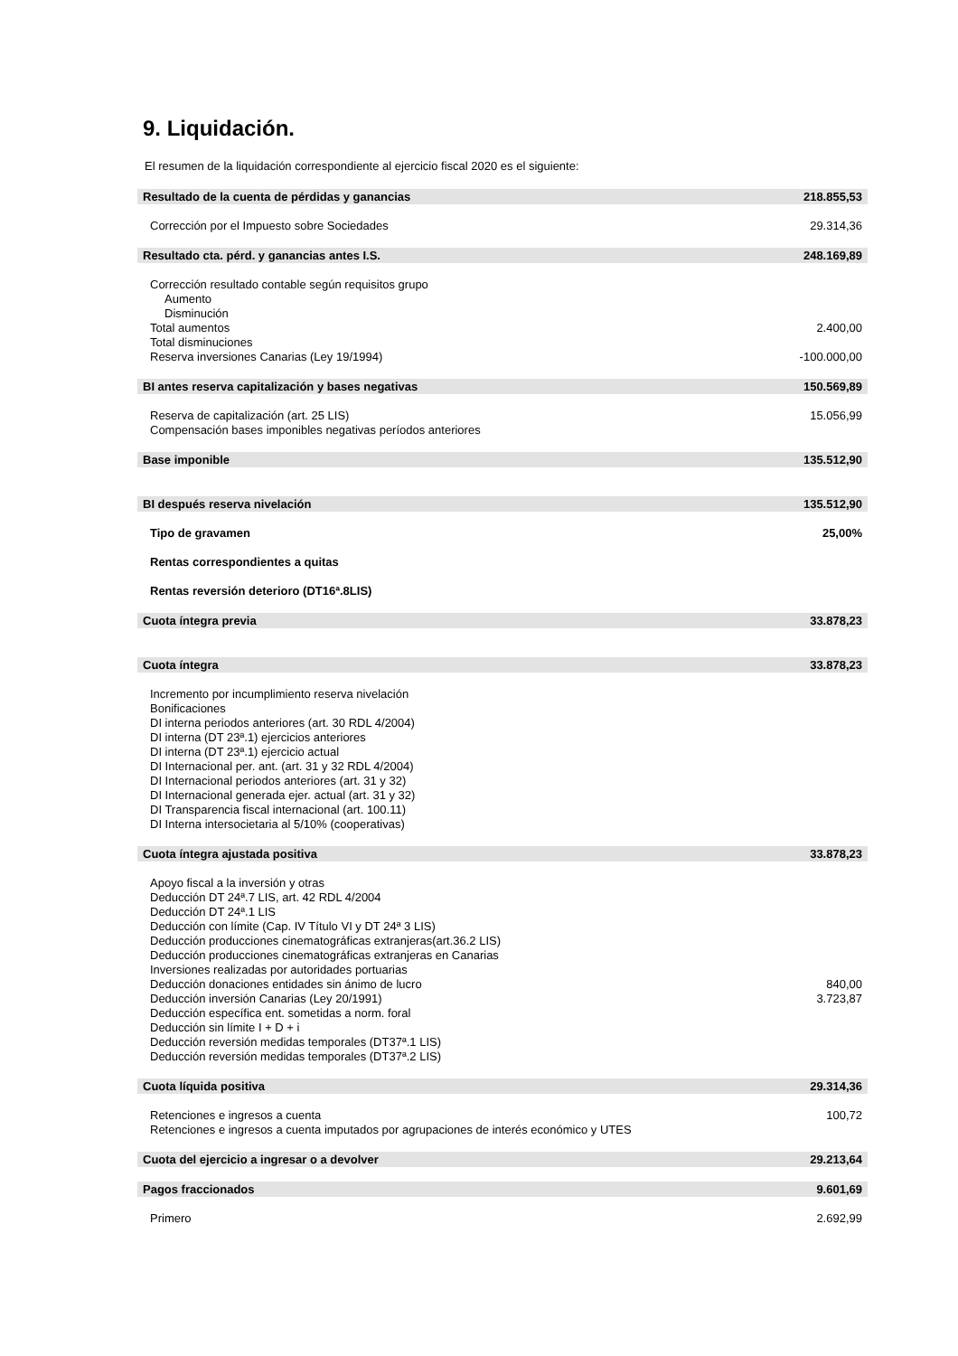9. Liquidación.
El resumen de la liquidación correspondiente al ejercicio fiscal 2020 es el siguiente:
| Resultado de la cuenta de pérdidas y ganancias | 218.855,53 |
| Corrección por el Impuesto sobre Sociedades | 29.314,36 |
| Resultado cta. pérd. y ganancias antes I.S. | 248.169,89 |
| Corrección resultado contable según requisitos grupo | |
| Aumento | |
| Disminución | |
| Total aumentos | 2.400,00 |
| Total disminuciones | |
| Reserva inversiones Canarias (Ley 19/1994) | -100.000,00 |
| BI antes reserva capitalización y bases negativas | 150.569,89 |
| Reserva de capitalización (art. 25 LIS) | 15.056,99 |
| Compensación bases imponibles negativas períodos anteriores | |
| Base imponible | 135.512,90 |
| BI después reserva nivelación | 135.512,90 |
| Tipo de gravamen | 25,00% |
| Rentas correspondientes a quitas | |
| Rentas reversión deterioro (DT16ª.8LIS) | |
| Cuota íntegra previa | 33.878,23 |
| Cuota íntegra | 33.878,23 |
| Incremento por incumplimiento reserva nivelación | |
| Bonificaciones | |
| DI interna periodos anteriores (art. 30 RDL 4/2004) | |
| DI interna (DT 23ª.1) ejercicios anteriores | |
| DI interna (DT 23ª.1) ejercicio actual | |
| DI Internacional per. ant. (art. 31 y 32 RDL 4/2004) | |
| DI Internacional periodos anteriores (art. 31 y 32) | |
| DI Internacional generada ejer. actual (art. 31 y 32) | |
| DI Transparencia fiscal internacional (art. 100.11) | |
| DI Interna intersocietaria al 5/10% (cooperativas) | |
| Cuota íntegra ajustada positiva | 33.878,23 |
| Apoyo fiscal a la inversión y otras | |
| Deducción DT 24ª.7 LIS, art. 42 RDL 4/2004 | |
| Deducción DT 24ª.1 LIS | |
| Deducción con límite (Cap. IV Título VI y DT 24ª 3 LIS) | |
| Deducción producciones cinematográficas extranjeras(art.36.2 LIS) | |
| Deducción producciones cinematográficas extranjeras en Canarias | |
| Inversiones realizadas por autoridades portuarias | |
| Deducción donaciones entidades sin ánimo de lucro | 840,00 |
| Deducción inversión Canarias (Ley 20/1991) | 3.723,87 |
| Deducción específica ent. sometidas a norm. foral | |
| Deducción sin límite I + D + i | |
| Deducción reversión medidas temporales (DT37ª.1 LIS) | |
| Deducción reversión medidas temporales (DT37ª.2 LIS) | |
| Cuota líquida positiva | 29.314,36 |
| Retenciones e ingresos a cuenta | 100,72 |
| Retenciones e ingresos a cuenta imputados por agrupaciones de interés económico y UTES | |
| Cuota del ejercicio a ingresar o a devolver | 29.213,64 |
| Pagos fraccionados | 9.601,69 |
| Primero | 2.692,99 |